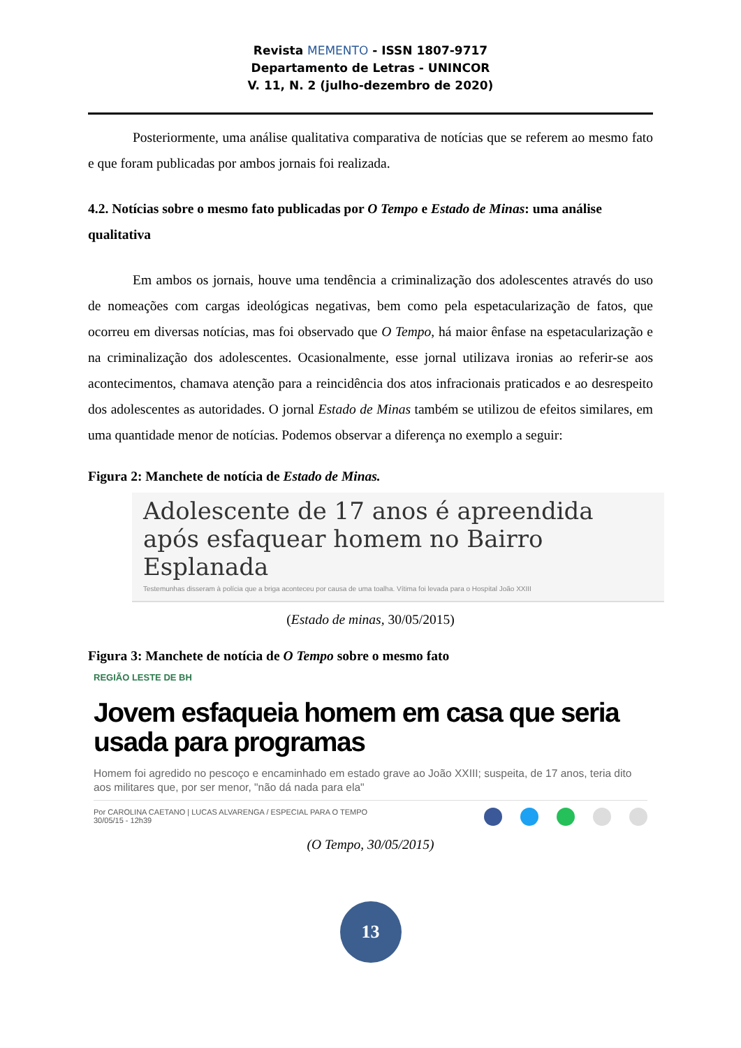Revista MEMENTO - ISSN 1807-9717
Departamento de Letras - UNINCOR
V. 11, N. 2 (julho-dezembro de 2020)
Posteriormente, uma análise qualitativa comparativa de notícias que se referem ao mesmo fato e que foram publicadas por ambos jornais foi realizada.
4.2. Notícias sobre o mesmo fato publicadas por O Tempo e Estado de Minas: uma análise qualitativa
Em ambos os jornais, houve uma tendência a criminalização dos adolescentes através do uso de nomeações com cargas ideológicas negativas, bem como pela espetacularização de fatos, que ocorreu em diversas notícias, mas foi observado que O Tempo, há maior ênfase na espetacularização e na criminalização dos adolescentes. Ocasionalmente, esse jornal utilizava ironias ao referir-se aos acontecimentos, chamava atenção para a reincidência dos atos infracionais praticados e ao desrespeito dos adolescentes as autoridades. O jornal Estado de Minas também se utilizou de efeitos similares, em uma quantidade menor de notícias. Podemos observar a diferença no exemplo a seguir:
Figura 2: Manchete de notícia de Estado de Minas.
Adolescente de 17 anos é apreendida após esfaquear homem no Bairro Esplanada
Testemunhas disseram à polícia que a briga aconteceu por causa de uma toalha. Vítima foi levada para o Hospital João XXIII
(Estado de minas, 30/05/2015)
Figura 3: Manchete de notícia de O Tempo sobre o mesmo fato
REGIÃO LESTE DE BH
Jovem esfaqueia homem em casa que seria usada para programas
Homem foi agredido no pescoço e encaminhado em estado grave ao João XXIII; suspeita, de 17 anos, teria dito aos militares que, por ser menor, "não dá nada para ela"
Por CAROLINA CAETANO | LUCAS ALVARENGA / ESPECIAL PARA O TEMPO
30/05/15 - 12h39
(O Tempo, 30/05/2015)
13